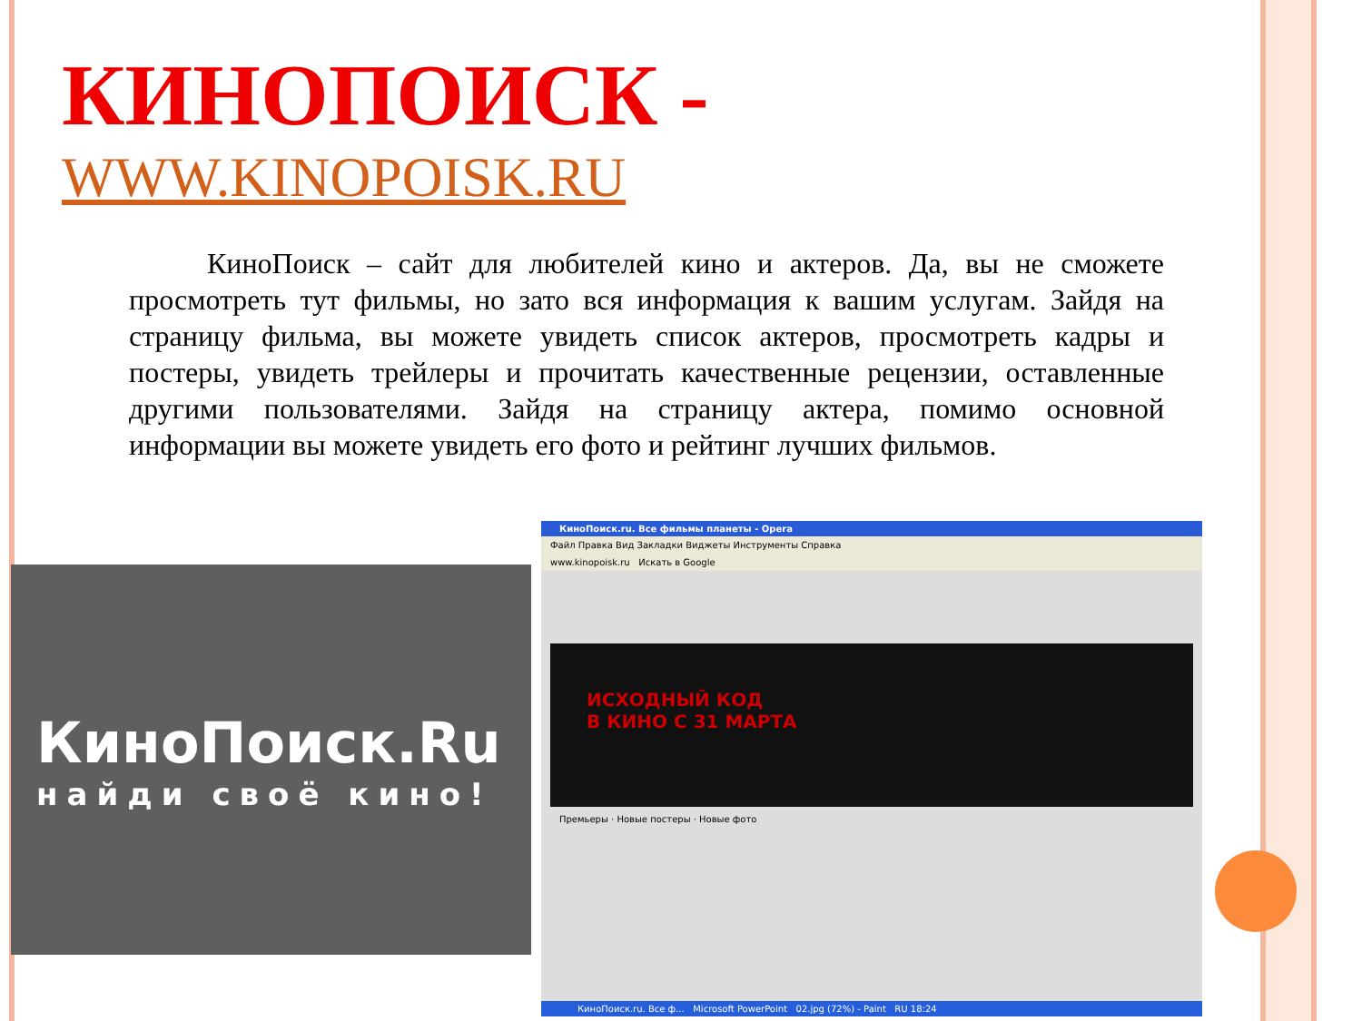КИНОПОИСК -
WWW.KINOPOISK.RU
КиноПоиск – сайт для любителей кино и актеров. Да, вы не сможете просмотреть тут фильмы, но зато вся информация к вашим услугам. Зайдя на страницу фильма, вы можете увидеть список актеров, просмотреть кадры и постеры, увидеть трейлеры и прочитать качественные рецензии, оставленные другими пользователями. Зайдя на страницу актера, помимо основной информации вы можете увидеть его фото и рейтинг лучших фильмов.
КиноПоиск.Ru
найди своё кино!
КиноПоиск.ru. Все фильмы планеты - Opera
Файл Правка Вид Закладки Виджеты Инструменты Справка
www.kinopoisk.ru Искать в Google
ИСХОДНЫЙ КОД
В КИНО С 31 МАРТА
Премьеры · Новые постеры · Новые фото
КиноПоиск.ru. Все ф... Microsoft PowerPoint 02.jpg (72%) - Paint RU 18:24